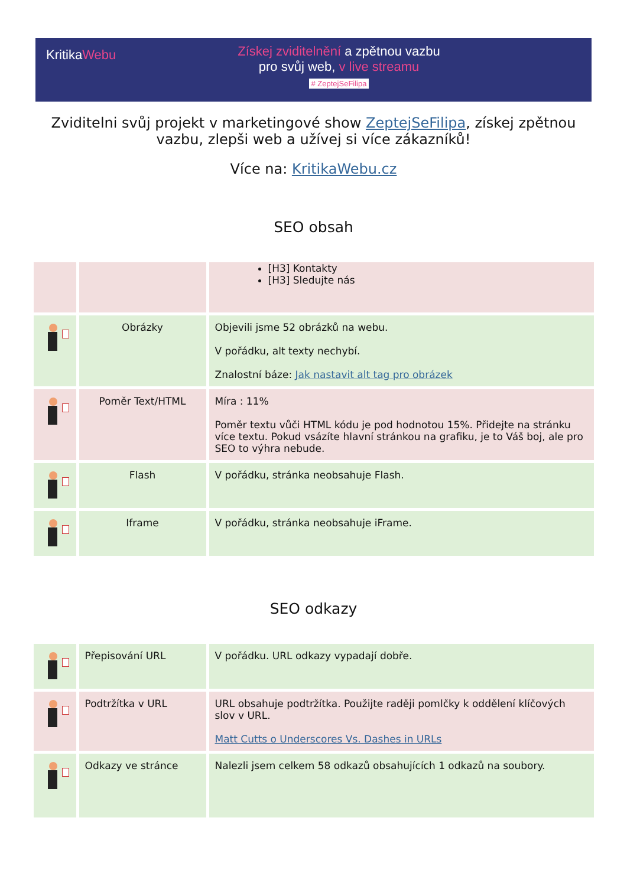KritikaWebu
Získej zviditelnění a zpětnou vazbu
pro svůj web, v live streamu
# ZeptejSeFilipa
Zviditelni svůj projekt v marketingové show ZeptejSeFilipa, získej zpětnou vazbu, zlepši web a užívej si více zákazníků!
Více na: KritikaWebu.cz
SEO obsah
| | | [H3] Kontakty [H3] Sledujte nás |
| | Obrázky | Objevili jsme 52 obrázků na webu. V pořádku, alt texty nechybí. Znalostní báze: Jak nastavit alt tag pro obrázek |
| | Poměr Text/HTML | Míra : 11% Poměr textu vůči HTML kódu je pod hodnotou 15%. Přidejte na stránku více textu. Pokud vsázíte hlavní stránkou na grafiku, je to Váš boj, ale pro SEO to výhra nebude. |
| | Flash | V pořádku, stránka neobsahuje Flash. |
| | Iframe | V pořádku, stránka neobsahuje iFrame. |
SEO odkazy
| | Přepisování URL | V pořádku. URL odkazy vypadají dobře. |
| | Podtržítka v URL | URL obsahuje podtržítka. Použijte raději pomlčky k oddělení klíčových slov v URL. Matt Cutts o Underscores Vs. Dashes in URLs |
| | Odkazy ve stránce | Nalezli jsem celkem 58 odkazů obsahujících 1 odkazů na soubory. |